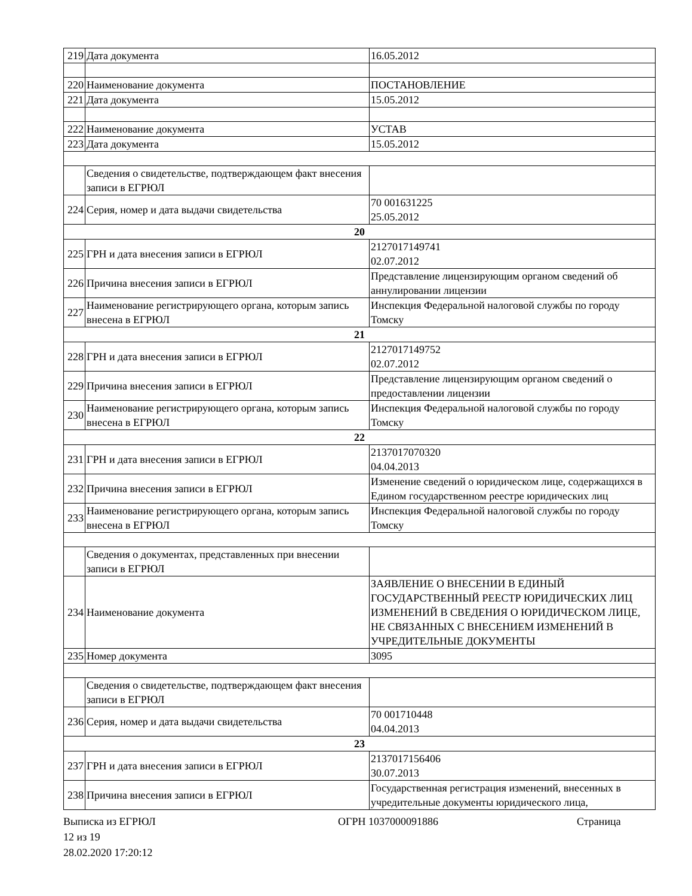| 219 | Дата документа | 16.05.2012 |
| 220 | Наименование документа | ПОСТАНОВЛЕНИЕ |
| 221 | Дата документа | 15.05.2012 |
| 222 | Наименование документа | УСТАВ |
| 223 | Дата документа | 15.05.2012 |
| | Сведения о свидетельстве, подтверждающем факт внесения записи в ЕГРЮЛ | |
| 224 | Серия, номер и дата выдачи свидетельства | 70 001631225 25.05.2012 |
| 20 | | |
| 225 | ГРН и дата внесения записи в ЕГРЮЛ | 2127017149741 02.07.2012 |
| 226 | Причина внесения записи в ЕГРЮЛ | Представление лицензирующим органом сведений об аннулировании лицензии |
| 227 | Наименование регистрирующего органа, которым запись внесена в ЕГРЮЛ | Инспекция Федеральной налоговой службы по городу Томску |
| 21 | | |
| 228 | ГРН и дата внесения записи в ЕГРЮЛ | 2127017149752 02.07.2012 |
| 229 | Причина внесения записи в ЕГРЮЛ | Представление лицензирующим органом сведений о предоставлении лицензии |
| 230 | Наименование регистрирующего органа, которым запись внесена в ЕГРЮЛ | Инспекция Федеральной налоговой службы по городу Томску |
| 22 | | |
| 231 | ГРН и дата внесения записи в ЕГРЮЛ | 2137017070320 04.04.2013 |
| 232 | Причина внесения записи в ЕГРЮЛ | Изменение сведений о юридическом лице, содержащихся в Едином государственном реестре юридических лиц |
| 233 | Наименование регистрирующего органа, которым запись внесена в ЕГРЮЛ | Инспекция Федеральной налоговой службы по городу Томску |
| | Сведения о документах, представленных при внесении записи в ЕГРЮЛ | |
| 234 | Наименование документа | ЗАЯВЛЕНИЕ О ВНЕСЕНИИ В ЕДИНЫЙ ГОСУДАРСТВЕННЫЙ РЕЕСТР ЮРИДИЧЕСКИХ ЛИЦ ИЗМЕНЕНИЙ В СВЕДЕНИЯ О ЮРИДИЧЕСКОМ ЛИЦЕ, НЕ СВЯЗАННЫХ С ВНЕСЕНИЕМ ИЗМЕНЕНИЙ В УЧРЕДИТЕЛЬНЫЕ ДОКУМЕНТЫ |
| 235 | Номер документа | 3095 |
| | Сведения о свидетельстве, подтверждающем факт внесения записи в ЕГРЮЛ | |
| 236 | Серия, номер и дата выдачи свидетельства | 70 001710448 04.04.2013 |
| 23 | | |
| 237 | ГРН и дата внесения записи в ЕГРЮЛ | 2137017156406 30.07.2013 |
| 238 | Причина внесения записи в ЕГРЮЛ | Государственная регистрация изменений, внесенных в учредительные документы юридического лица, |
Выписка из ЕГРЮЛ ОГРН 1037000091886 Страница
12 из 19
28.02.2020 17:20:12